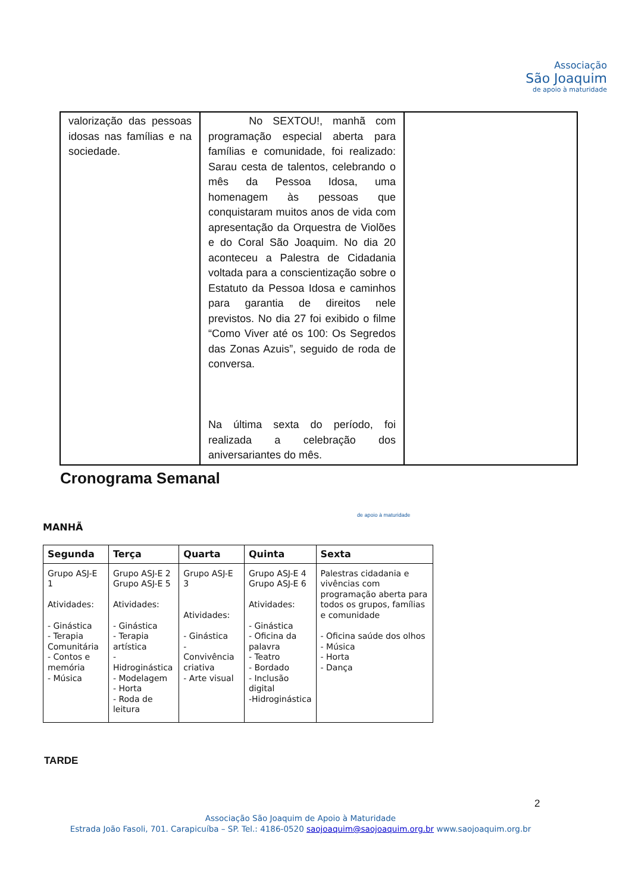Associação
São Joaquim
de apoio à maturidade
| valorização das pessoas idosas nas famílias e na sociedade. | No SEXTOU!, manhã com programação especial aberta para famílias e comunidade, foi realizado: Sarau cesta de talentos, celebrando o mês da Pessoa Idosa, uma homenagem às pessoas que conquistaram muitos anos de vida com apresentação da Orquestra de Violões e do Coral São Joaquim. No dia 20 aconteceu a Palestra de Cidadania voltada para a conscientização sobre o Estatuto da Pessoa Idosa e caminhos para garantia de direitos nele previstos. No dia 27 foi exibido o filme “Como Viver até os 100: Os Segredos das Zonas Azuis”, seguido de roda de conversa. Na última sexta do período, foi realizada a celebração dos aniversariantes do mês. | |
Cronograma Semanal
de apoio à maturidade
MANHÃ
| Segunda | Terça | Quarta | Quinta | Sexta |
| --- | --- | --- | --- | --- |
| Grupo ASJ-E 1 Atividades: - Ginástica - Terapia Comunitária - Contos e memória - Música | Grupo ASJ-E 2 Grupo ASJ-E 5 Atividades: - Ginástica - Terapia artística -Hidroginástica - Modelagem - Horta - Roda de leitura | Grupo ASJ-E 3 Atividades: - Ginástica - Convivência criativa - Arte visual | Grupo ASJ-E 4 Grupo ASJ-E 6 Atividades: - Ginástica - Oficina da palavra - Teatro - Bordado - Inclusão digital -Hidroginástica | Palestras cidadania e vivências com programação aberta para todos os grupos, famílias e comunidade - Oficina saúde dos olhos - Música - Horta - Dança |
TARDE
2
Associação São Joaquim de Apoio à Maturidade
Estrada João Fasoli, 701. Carapicuíba – SP. Tel.: 4186-0520 saojoaquim@saojoaquim.org.br www.saojoaquim.org.br